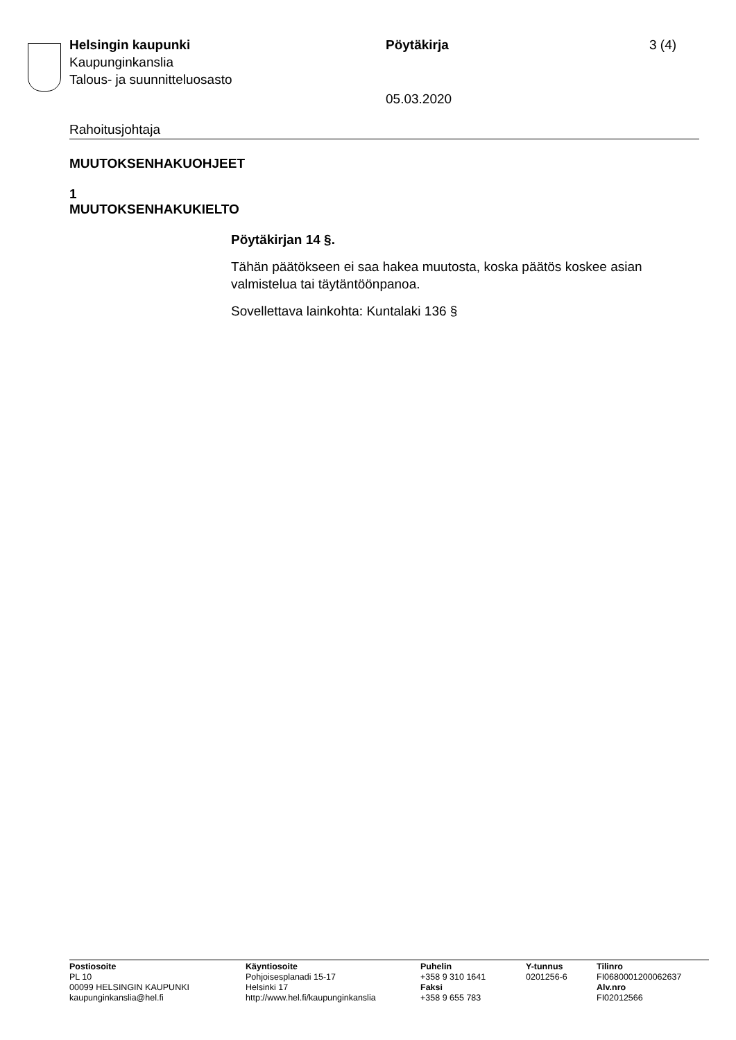Helsingin kaupunki
Kaupunginkanslia
Talous- ja suunnitteluosasto
Pöytäkirja
05.03.2020
3 (4)
Rahoitusjohtaja
MUUTOKSENHAKUOHJEET
1
MUUTOKSENHAKUKIELTO
Pöytäkirjan 14 §.
Tähän päätökseen ei saa hakea muutosta, koska päätös koskee asian valmistelua tai täytäntöönpanoa.
Sovellettava lainkohta: Kuntalaki 136 §
Postiosoite
PL 10
00099 HELSINGIN KAUPUNKI
kaupunginkanslia@hel.fi
Käyntiosoite
Pohjoisesplanadi 15-17
Helsinki 17
http://www.hel.fi/kaupunginkanslia
Puhelin
+358 9 310 1641
Faksi
+358 9 655 783
Y-tunnus
0201256-6
Tilinro
FI0680001200062637
Alv.nro
FI02012566